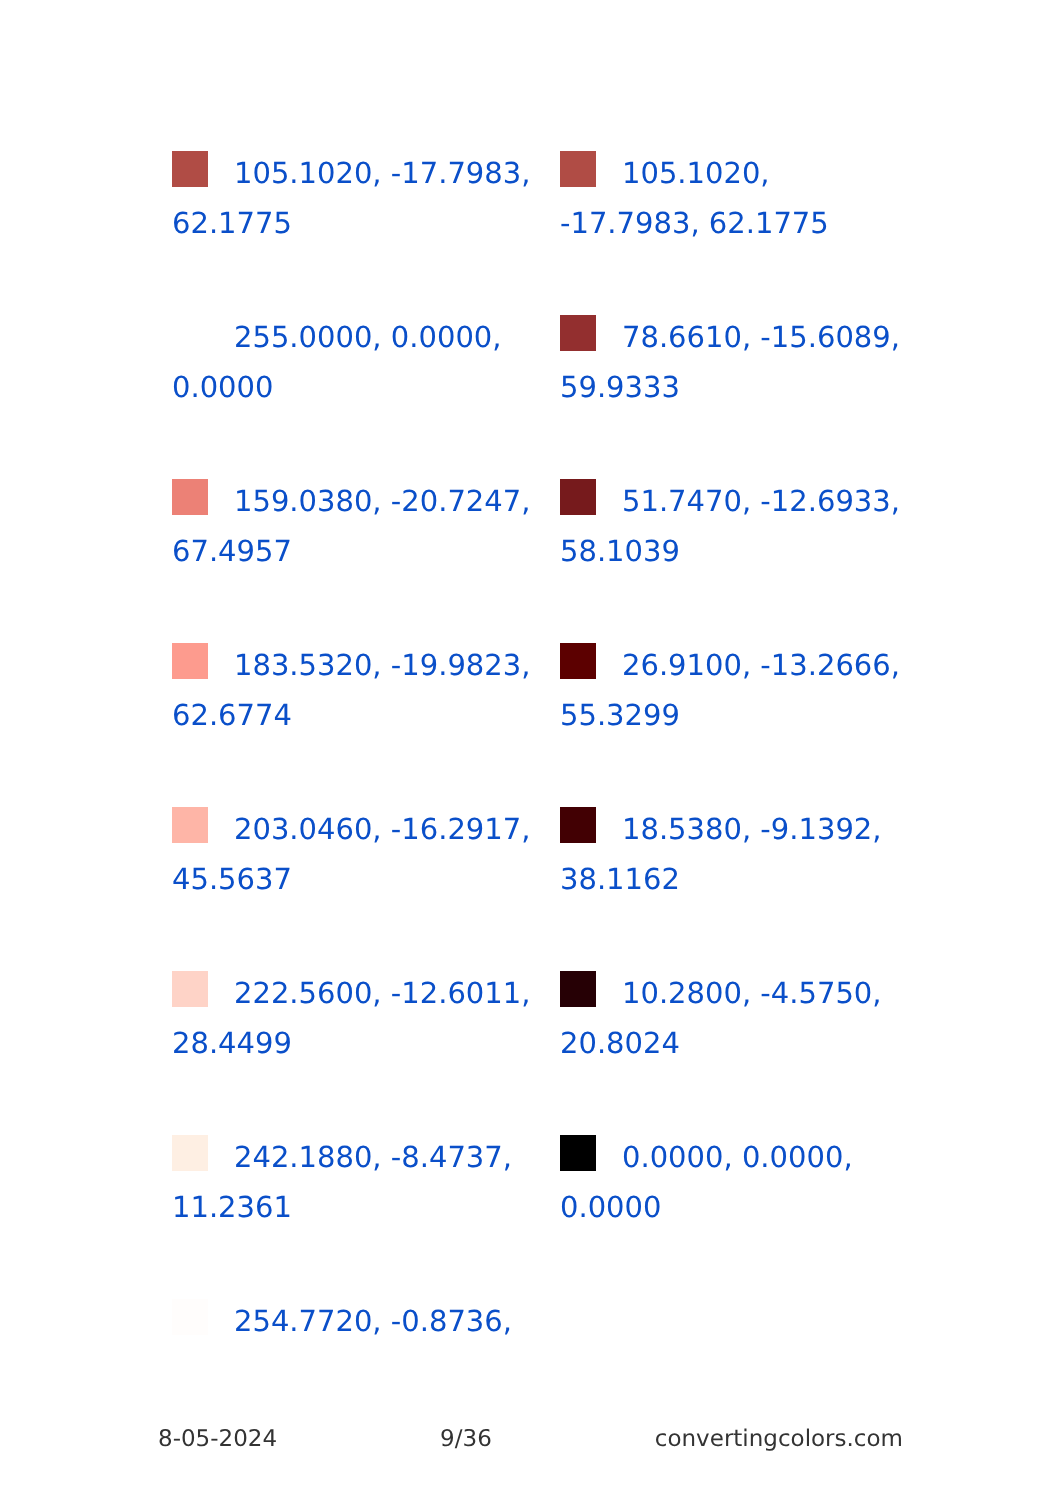105.1020, -17.7983, 62.1775
105.1020, -17.7983, 62.1775
255.0000, 0.0000, 0.0000
78.6610, -15.6089, 59.9333
159.0380, -20.7247, 67.4957
51.7470, -12.6933, 58.1039
183.5320, -19.9823, 62.6774
26.9100, -13.2666, 55.3299
203.0460, -16.2917, 45.5637
18.5380, -9.1392, 38.1162
222.5600, -12.6011, 28.4499
10.2800, -4.5750, 20.8024
242.1880, -8.4737, 11.2361
0.0000, 0.0000, 0.0000
254.7720, -0.8736,
8-05-2024 9/36 convertingcolors.com